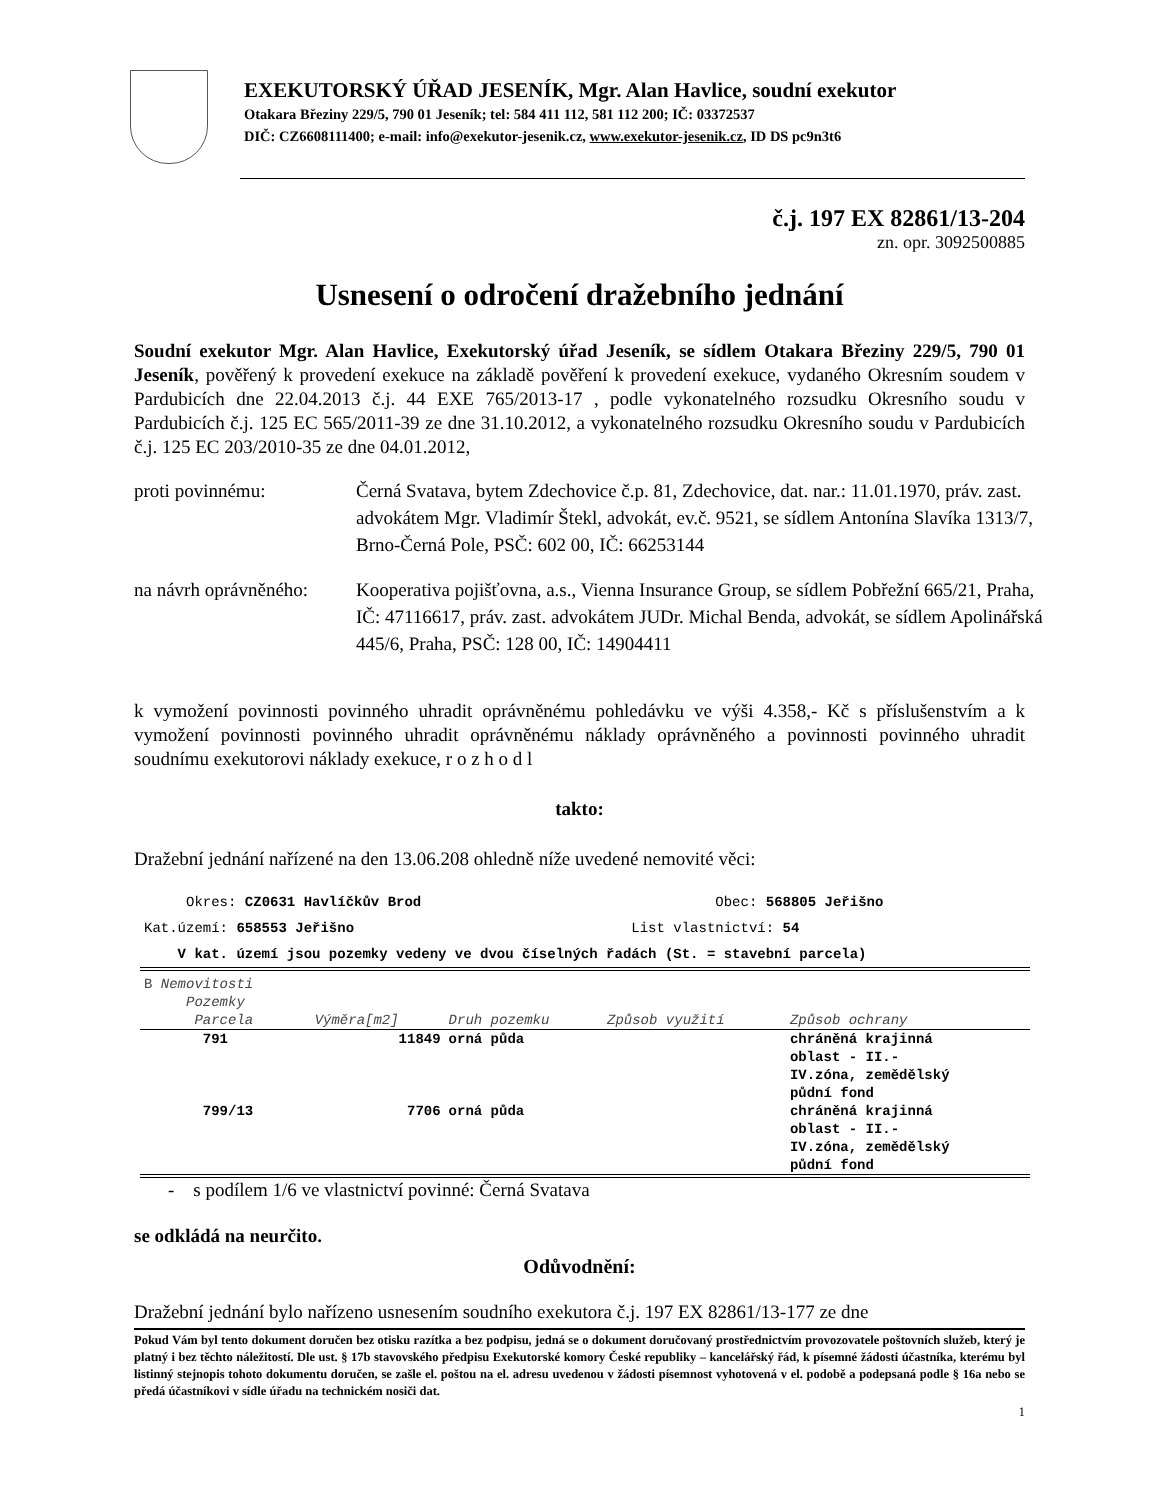EXEKUTORSKÝ ÚŘAD JESENÍK, Mgr. Alan Havlice, soudní exekutor
Otakara Březiny 229/5, 790 01 Jeseník; tel: 584 411 112, 581 112 200; IČ: 03372537
DIČ: CZ6608111400; e-mail: info@exekutor-jesenik.cz, www.exekutor-jesenik.cz, ID DS pc9n3t6
č.j. 197 EX 82861/13-204
zn. opr. 3092500885
Usnesení o odročení dražebního jednání
Soudní exekutor Mgr. Alan Havlice, Exekutorský úřad Jeseník, se sídlem Otakara Březiny 229/5, 790 01 Jeseník, pověřený k provedení exekuce na základě pověření k provedení exekuce, vydaného Okresním soudem v Pardubicích dne 22.04.2013 č.j. 44 EXE 765/2013-17 , podle vykonatelného rozsudku Okresního soudu v Pardubicích č.j. 125 EC 565/2011-39 ze dne 31.10.2012, a vykonatelného rozsudku Okresního soudu v Pardubicích č.j. 125 EC 203/2010-35 ze dne 04.01.2012,
proti povinnému: Černá Svatava, bytem Zdechovice č.p. 81, Zdechovice, dat. nar.: 11.01.1970, práv. zast. advokátem Mgr. Vladimír Štekl, advokát, ev.č. 9521, se sídlem Antonína Slavíka 1313/7, Brno-Černá Pole, PSČ: 602 00, IČ: 66253144
na návrh oprávněného:
Kooperativa pojišťovna, a.s., Vienna Insurance Group, se sídlem Pobřežní 665/21, Praha, IČ: 47116617, práv. zast. advokátem JUDr. Michal Benda, advokát, se sídlem Apolinářská 445/6, Praha, PSČ: 128 00, IČ: 14904411
k vymožení povinnosti povinného uhradit oprávněnému pohledávku ve výši 4.358,- Kč s příslušenstvím a k vymožení povinnosti povinného uhradit oprávněnému náklady oprávněného a povinnosti povinného uhradit soudnímu exekutorovi náklady exekuce, r o z h o d l
takto:
Dražební jednání nařízené na den 13.06.208 ohledně níže uvedené nemovité věci:
Okres: CZ0631 Havlíčkův Brod Obec: 568805 Jeřišno
Kat.území: 658553 Jeřišno List vlastnictví: 54
V kat. území jsou pozemky vedeny ve dvou číselných řadách (St. = stavební parcela)
| B Nemovitosti Pozemky | | | | |
| Parcela | Výměra[m2] | Druh pozemku | Způsob využití | Způsob ochrany |
| 791 | 11849 | orná půda | | chráněná krajinná oblast - II.- IV.zóna, zemědělský půdní fond |
| 799/13 | 7706 | orná půda | | chráněná krajinná oblast - II.- IV.zóna, zemědělský půdní fond |
- s podílem 1/6 ve vlastnictví povinné: Černá Svatava
se odkládá na neurčito.
Odůvodnění:
Dražební jednání bylo nařízeno usnesením soudního exekutora č.j. 197 EX 82861/13-177 ze dne
Pokud Vám byl tento dokument doručen bez otisku razítka a bez podpisu, jedná se o dokument doručovaný prostřednictvím provozovatele poštovních služeb, který je platný i bez těchto náležitostí. Dle ust. § 17b stavovského předpisu Exekutorské komory České republiky – kancelářský řád, k písemné žádosti účastníka, kterému byl listinný stejnopis tohoto dokumentu doručen, se zašle el. poštou na el. adresu uvedenou v žádosti písemnost vyhotovená v el. podobě a podepsaná podle § 16a nebo se předá účastníkovi v sídle úřadu na technickém nosiči dat.
1